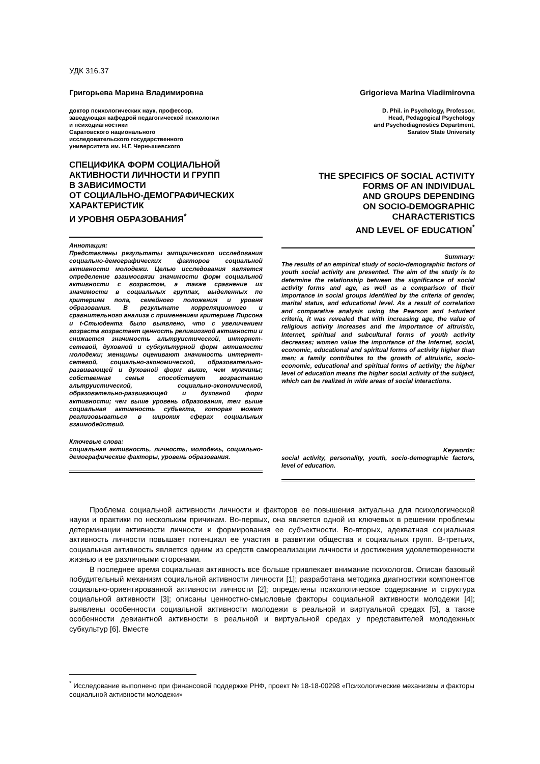УДК 316.37
Григорьева Марина Владимировна
доктор психологических наук, профессор,
заведующая кафедрой педагогической психологии
и психодиагностики
Саратовского национального
исследовательского государственного
университета им. Н.Г. Чернышевского
СПЕЦИФИКА ФОРМ СОЦИАЛЬНОЙ
АКТИВНОСТИ ЛИЧНОСТИ И ГРУПП
В ЗАВИСИМОСТИ
ОТ СОЦИАЛЬНО-ДЕМОГРАФИЧЕСКИХ
ХАРАКТЕРИСТИК
И УРОВНЯ ОБРАЗОВАНИЯ<sup>*</sup>
Аннотация:
Представлены результаты эмпирического исследования социально-демографических факторов социальной активности молодежи. Целью исследования является определение взаимосвязи значимости форм социальной активности с возрастом, а также сравнение их значимости в социальных группах, выделенных по критериям пола, семейного положения и уровня образования. В результате корреляционного и сравнительного анализа с применением критериев Пирсона и t-Стьюдента было выявлено, что с увеличением возраста возрастает ценность религиозной активности и снижается значимость альтруистической, интернет-сетевой, духовной и субкультурной форм активности молодежи; женщины оценивают значимость интернет-сетевой, социально-экономической, образовательно-развивающей и духовной форм выше, чем мужчины; собственная семья способствует возрастанию альтруистической, социально-экономической, образовательно-развивающей и духовной форм активности; чем выше уровень образования, тем выше социальная активность субъекта, которая может реализовываться в широких сферах социальных взаимодействий.
Ключевые слова:
социальная активность, личность, молодежь, социально-демографические факторы, уровень образования.
Grigorieva Marina Vladimirovna
D. Phil. in Psychology, Professor,
Head, Pedagogical Psychology
and Psychodiagnostics Department,
Saratov State University
THE SPECIFICS OF SOCIAL ACTIVITY
FORMS OF AN INDIVIDUAL
AND GROUPS DEPENDING
ON SOCIO-DEMOGRAPHIC
CHARACTERISTICS
AND LEVEL OF EDUCATION<sup>*</sup>
Summary:
The results of an empirical study of socio-demographic factors of youth social activity are presented. The aim of the study is to determine the relationship between the significance of social activity forms and age, as well as a comparison of their importance in social groups identified by the criteria of gender, marital status, and educational level. As a result of correlation and comparative analysis using the Pearson and t-student criteria, it was revealed that with increasing age, the value of religious activity increases and the importance of altruistic, Internet, spiritual and subcultural forms of youth activity decreases; women value the importance of the Internet, social, economic, educational and spiritual forms of activity higher than men; a family contributes to the growth of altruistic, socio-economic, educational and spiritual forms of activity; the higher level of education means the higher social activity of the subject, which can be realized in wide areas of social interactions.
Keywords:
social activity, personality, youth, socio-demographic factors, level of education.
Проблема социальной активности личности и факторов ее повышения актуальна для психологической науки и практики по нескольким причинам. Во-первых, она является одной из ключевых в решении проблемы детерминации активности личности и формирования ее субъектности. Во-вторых, адекватная социальная активность личности повышает потенциал ее участия в развитии общества и социальных групп. В-третьих, социальная активность является одним из средств самореализации личности и достижения удовлетворенности жизнью и ее различными сторонами.
В последнее время социальная активность все больше привлекает внимание психологов. Описан базовый побудительный механизм социальной активности личности [1]; разработана методика диагностики компонентов социально-ориентированной активности личности [2]; определены психологическое содержание и структура социальной активности [3]; описаны ценностно-смысловые факторы социальной активности молодежи [4]; выявлены особенности социальной активности молодежи в реальной и виртуальной средах [5], а также особенности девиантной активности в реальной и виртуальной средах у представителей молодежных субкультур [6]. Вместе
<sup>*</sup> Исследование выполнено при финансовой поддержке РНФ, проект № 18-18-00298 «Психологические механизмы и факторы социальной активности молодежи»